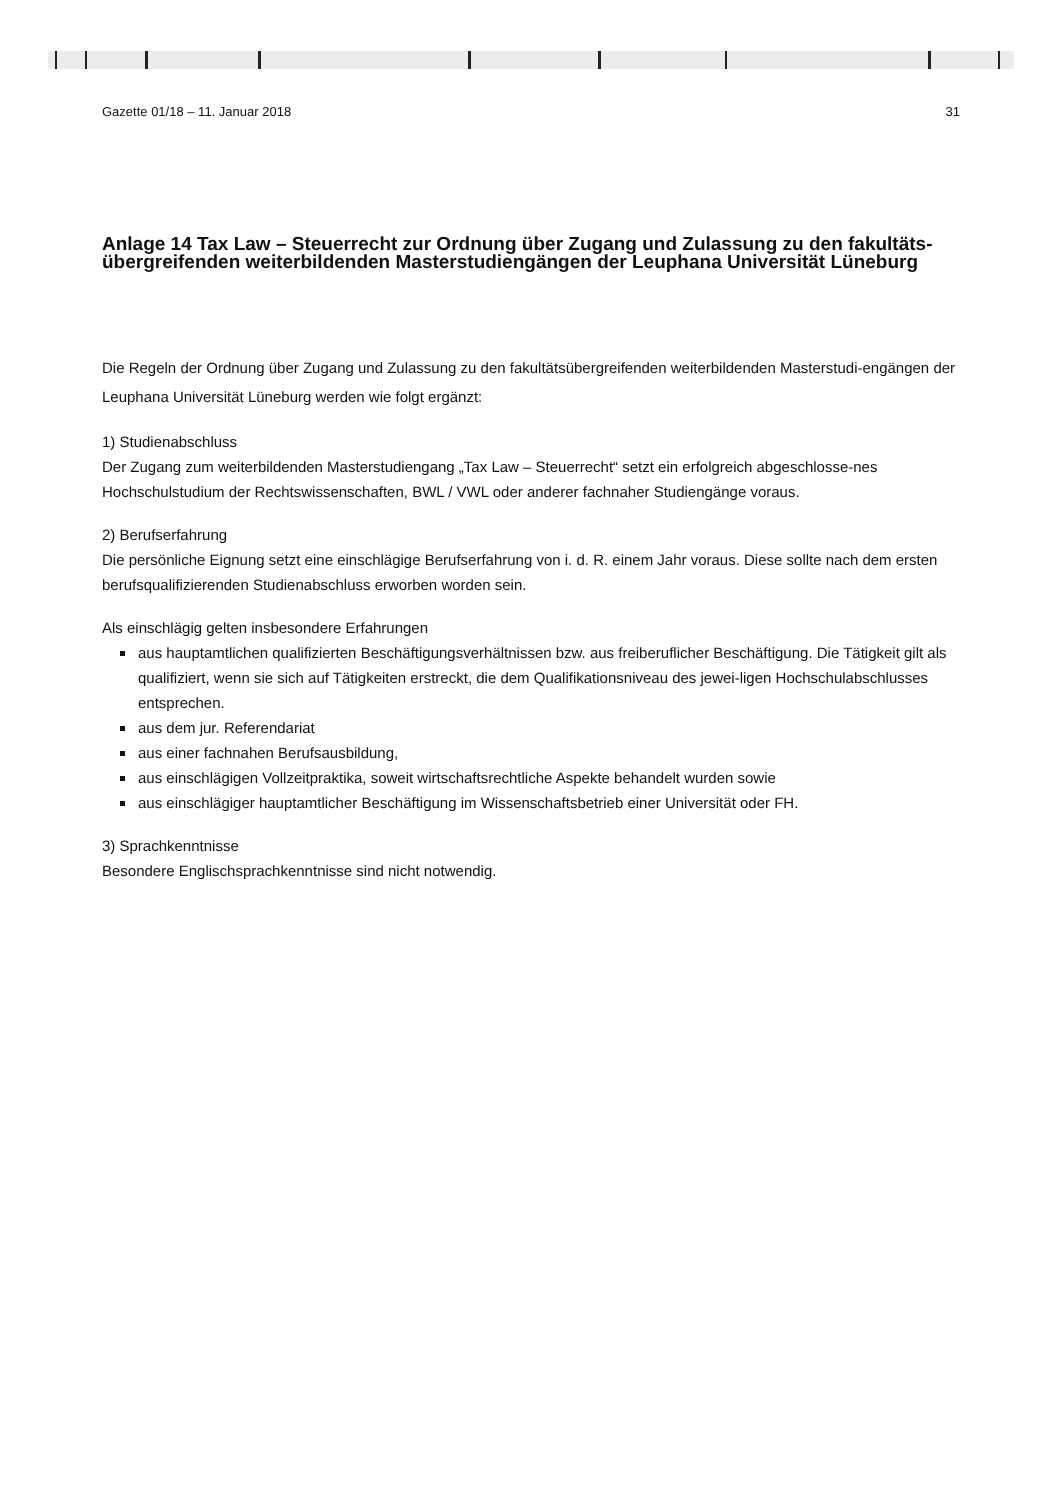Gazette 01/18 – 11. Januar 2018 31
Anlage 14 Tax Law – Steuerrecht zur Ordnung über Zugang und Zulassung zu den fakultäts-übergreifenden weiterbildenden Masterstudiengängen der Leuphana Universität Lüneburg
Die Regeln der Ordnung über Zugang und Zulassung zu den fakultätsübergreifenden weiterbildenden Masterstudi-engängen der Leuphana Universität Lüneburg werden wie folgt ergänzt:
1) Studienabschluss
Der Zugang zum weiterbildenden Masterstudiengang „Tax Law – Steuerrecht“ setzt ein erfolgreich abgeschlosse-nes Hochschulstudium der Rechtswissenschaften, BWL / VWL oder anderer fachnaher Studiengänge voraus.
2) Berufserfahrung
Die persönliche Eignung setzt eine einschlägige Berufserfahrung von i. d. R. einem Jahr voraus. Diese sollte nach dem ersten berufsqualifizierenden Studienabschluss erworben worden sein.
Als einschlägig gelten insbesondere Erfahrungen
aus hauptamtlichen qualifizierten Beschäftigungsverhältnissen bzw. aus freiberuflicher Beschäftigung. Die Tätigkeit gilt als qualifiziert, wenn sie sich auf Tätigkeiten erstreckt, die dem Qualifikationsniveau des jewei-ligen Hochschulabschlusses entsprechen.
aus dem jur. Referendariat
aus einer fachnahen Berufsausbildung,
aus einschlägigen Vollzeitpraktika, soweit wirtschaftsrechtliche Aspekte behandelt wurden sowie
aus einschlägiger hauptamtlicher Beschäftigung im Wissenschaftsbetrieb einer Universität oder FH.
3) Sprachkenntnisse
Besondere Englischsprachkenntnisse sind nicht notwendig.